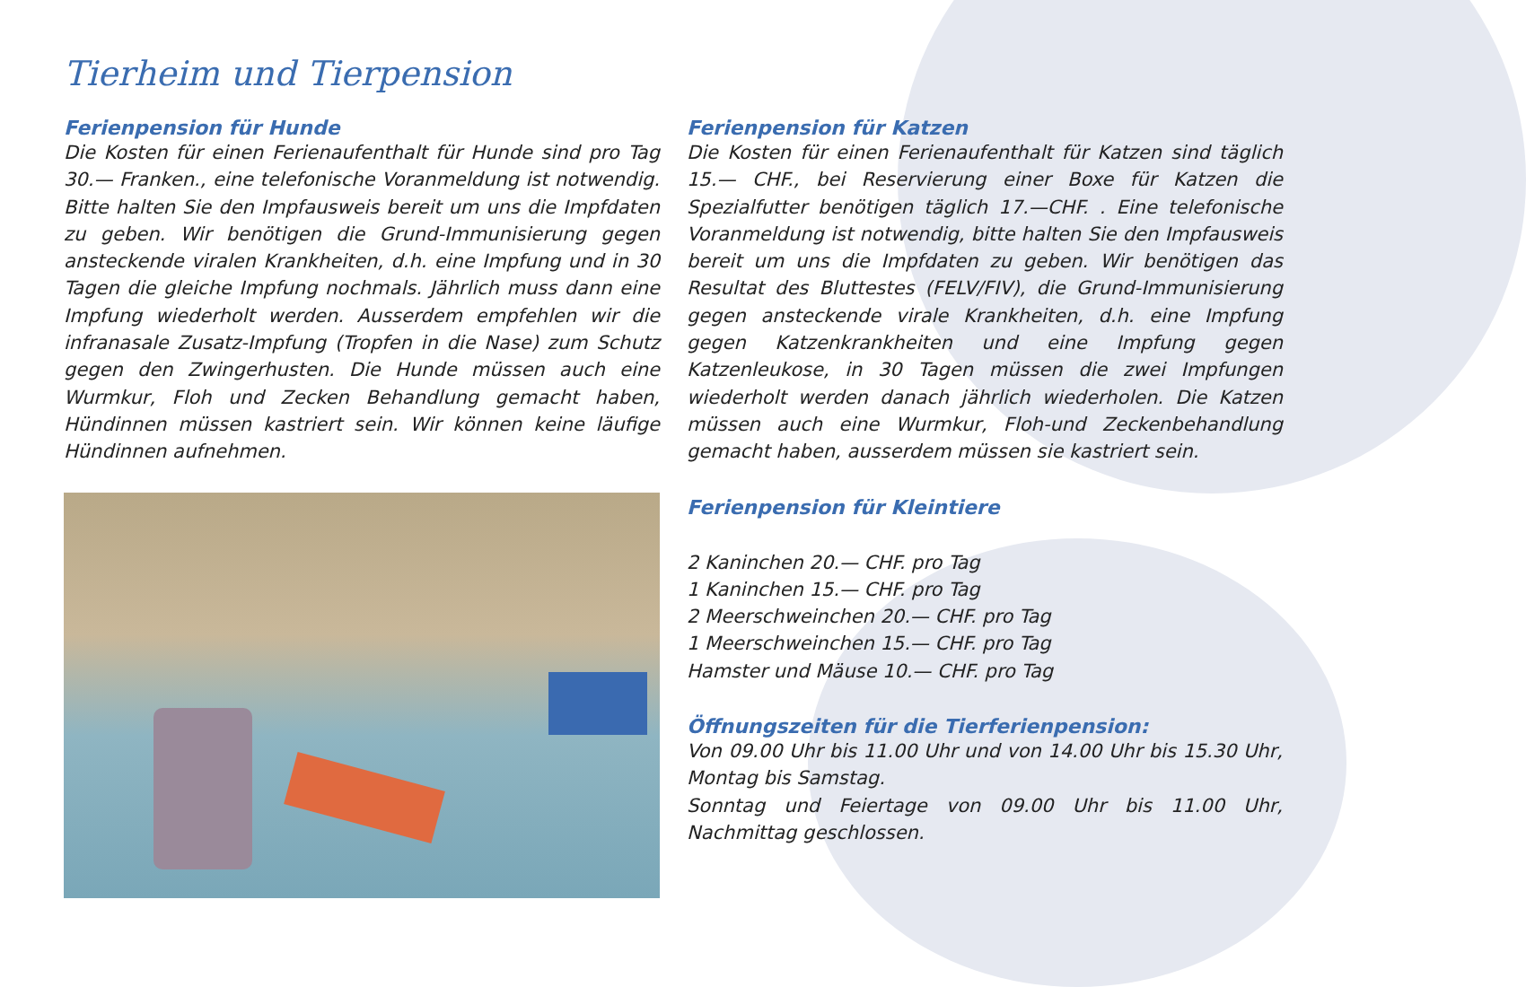Tierheim und Tierpension
Ferienpension für Hunde
Die Kosten für einen Ferienaufenthalt für Hunde sind pro Tag 30.— Franken., eine telefonische Voranmeldung ist notwendig. Bitte halten Sie den Impfausweis bereit um uns die Impfdaten zu geben. Wir benötigen die Grund-Immunisierung gegen ansteckende viralen Krankheiten, d.h. eine Impfung und in 30 Tagen die gleiche Impfung nochmals. Jährlich muss dann eine Impfung wiederholt werden. Ausserdem empfehlen wir die infranasale Zusatz-Impfung (Tropfen in die Nase) zum Schutz gegen den Zwingerhusten. Die Hunde müssen auch eine Wurmkur, Floh und Zecken Behandlung gemacht haben, Hündinnen müssen kastriert sein. Wir können keine läufige Hündinnen aufnehmen.
Ferienpension für Katzen
Die Kosten für einen Ferienaufenthalt für Katzen sind täglich 15.— CHF., bei Reservierung einer Boxe für Katzen die Spezialfutter benötigen täglich 17.—CHF. . Eine telefonische Voranmeldung ist notwendig, bitte halten Sie den Impfausweis bereit um uns die Impfdaten zu geben. Wir benötigen das Resultat des Bluttestes (FELV/FIV), die Grund-Immunisierung gegen ansteckende virale Krankheiten, d.h. eine Impfung gegen Katzenkrankheiten und eine Impfung gegen Katzenleukose, in 30 Tagen müssen die zwei Impfungen wiederholt werden danach jährlich wiederholen. Die Katzen müssen auch eine Wurmkur, Floh-und Zeckenbehandlung gemacht haben, ausserdem müssen sie kastriert sein.
Ferienpension für Kleintiere
2 Kaninchen 20.— CHF. pro Tag
1 Kaninchen 15.— CHF. pro Tag
2 Meerschweinchen 20.— CHF. pro Tag
1 Meerschweinchen 15.— CHF. pro Tag
Hamster und Mäuse 10.— CHF. pro Tag
Öffnungszeiten für die Tierferienpension:
Von 09.00 Uhr bis 11.00 Uhr und von 14.00 Uhr bis 15.30 Uhr, Montag bis Samstag.
Sonntag und Feiertage von 09.00 Uhr bis 11.00 Uhr, Nachmittag geschlossen.